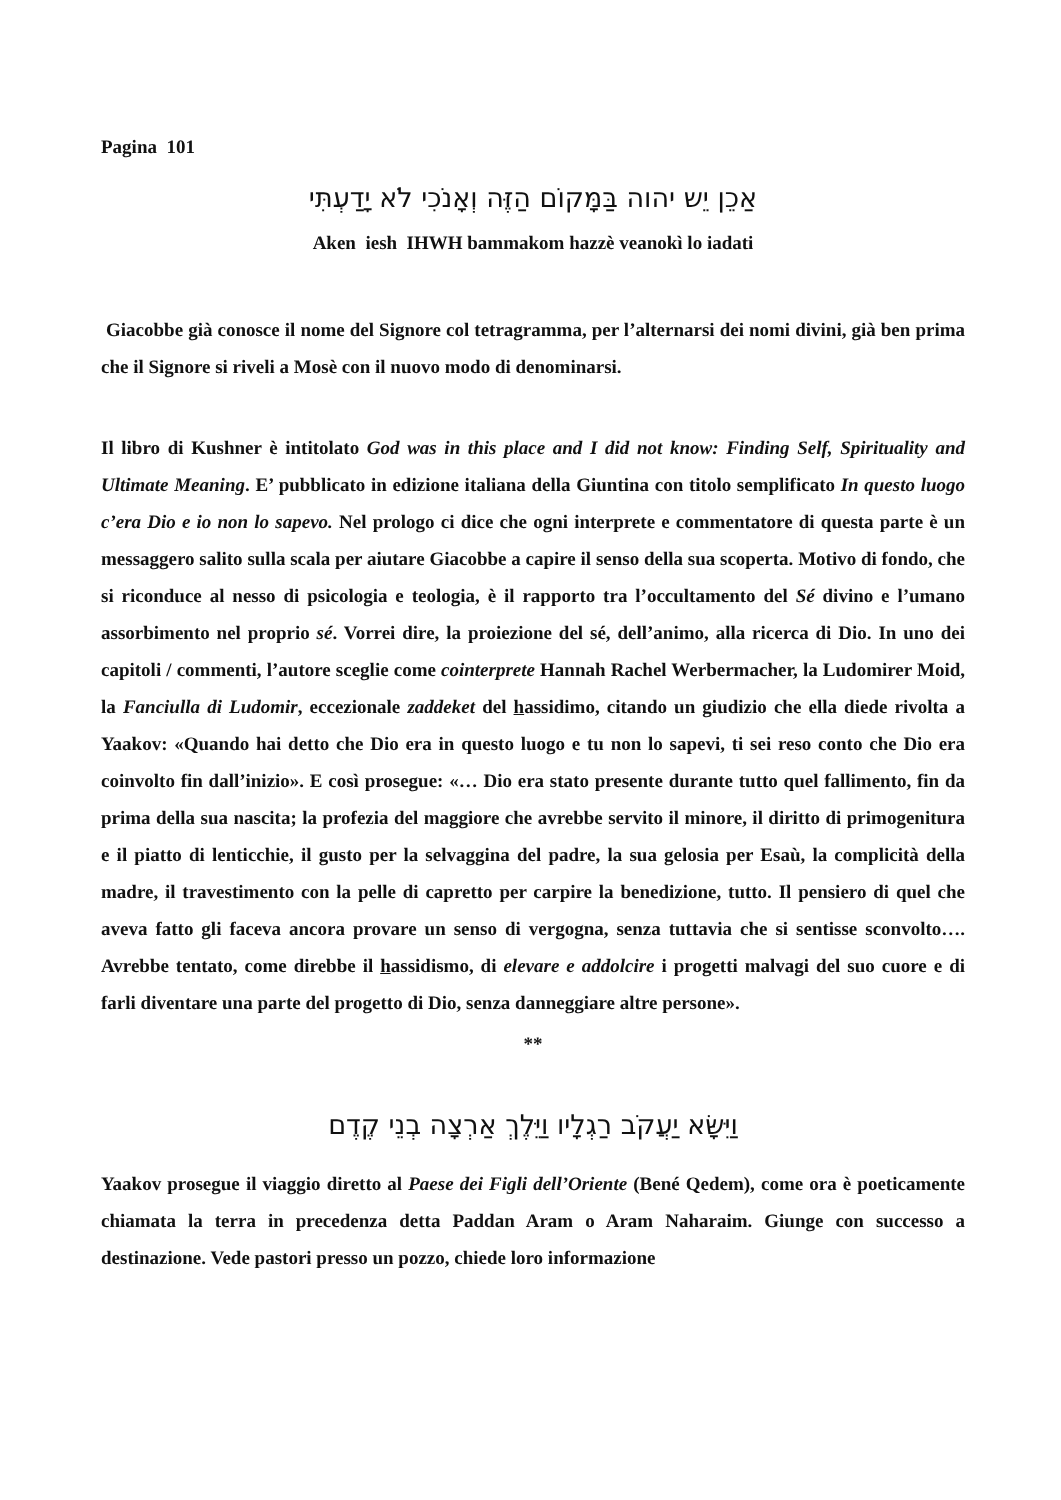Pagina 101
אַכֵן יֵש יהוה בַּמָּקוֹם הַזֶּה וְאָנֹכִי לֹא יָדַעְתִּי
Aken iesh IHWH bammakom hazzè veanokì lo iadati
Giacobbe già conosce il nome del Signore col tetragramma, per l’alternarsi dei nomi divini, già ben prima che il Signore si riveli a Mosè con il nuovo modo di denominarsi.
Il libro di Kushner è intitolato God was in this place and I did not know: Finding Self, Spirituality and Ultimate Meaning. E’ pubblicato in edizione italiana della Giuntina con titolo semplificato In questo luogo c’era Dio e io non lo sapevo. Nel prologo ci dice che ogni interprete e commentatore di questa parte è un messaggero salito sulla scala per aiutare Giacobbe a capire il senso della sua scoperta. Motivo di fondo, che si riconduce al nesso di psicologia e teologia, è il rapporto tra l’occultamento del Sé divino e l’umano assorbimento nel proprio sé. Vorrei dire, la proiezione del sé, dell’animo, alla ricerca di Dio. In uno dei capitoli / commenti, l’autore sceglie come cointerprete Hannah Rachel Werbermacher, la Ludomirer Moid, la Fanciulla di Ludomir, eccezionale zaddeket del hassidimo, citando un giudizio che ella diede rivolta a Yaakov: «Quando hai detto che Dio era in questo luogo e tu non lo sapevi, ti sei reso conto che Dio era coinvolto fin dall’inizio». E così prosegue: «… Dio era stato presente durante tutto quel fallimento, fin da prima della sua nascita; la profezia del maggiore che avrebbe servito il minore, il diritto di primogenitura e il piatto di lenticchie, il gusto per la selvaggina del padre, la sua gelosia per Esaù, la complicità della madre, il travestimento con la pelle di capretto per carpire la benedizione, tutto. Il pensiero di quel che aveva fatto gli faceva ancora provare un senso di vergogna, senza tuttavia che si sentisse sconvolto…. Avrebbe tentato, come direbbe il hassidismo, di elevare e addolcire i progetti malvagi del suo cuore e di farli diventare una parte del progetto di Dio, senza danneggiare altre persone».
**
וַיִּשָּׂא יַעֲקֹב רַגְלָיו וַיֵּלֶךְ אַרְצָה בְנֵי קֶדֶם
Yaakov prosegue il viaggio diretto al Paese dei Figli dell’Oriente (Bené Qedem), come ora è poeticamente chiamata la terra in precedenza detta Paddan Aram o Aram Naharaim. Giunge con successo a destinazione. Vede pastori presso un pozzo, chiede loro informazione